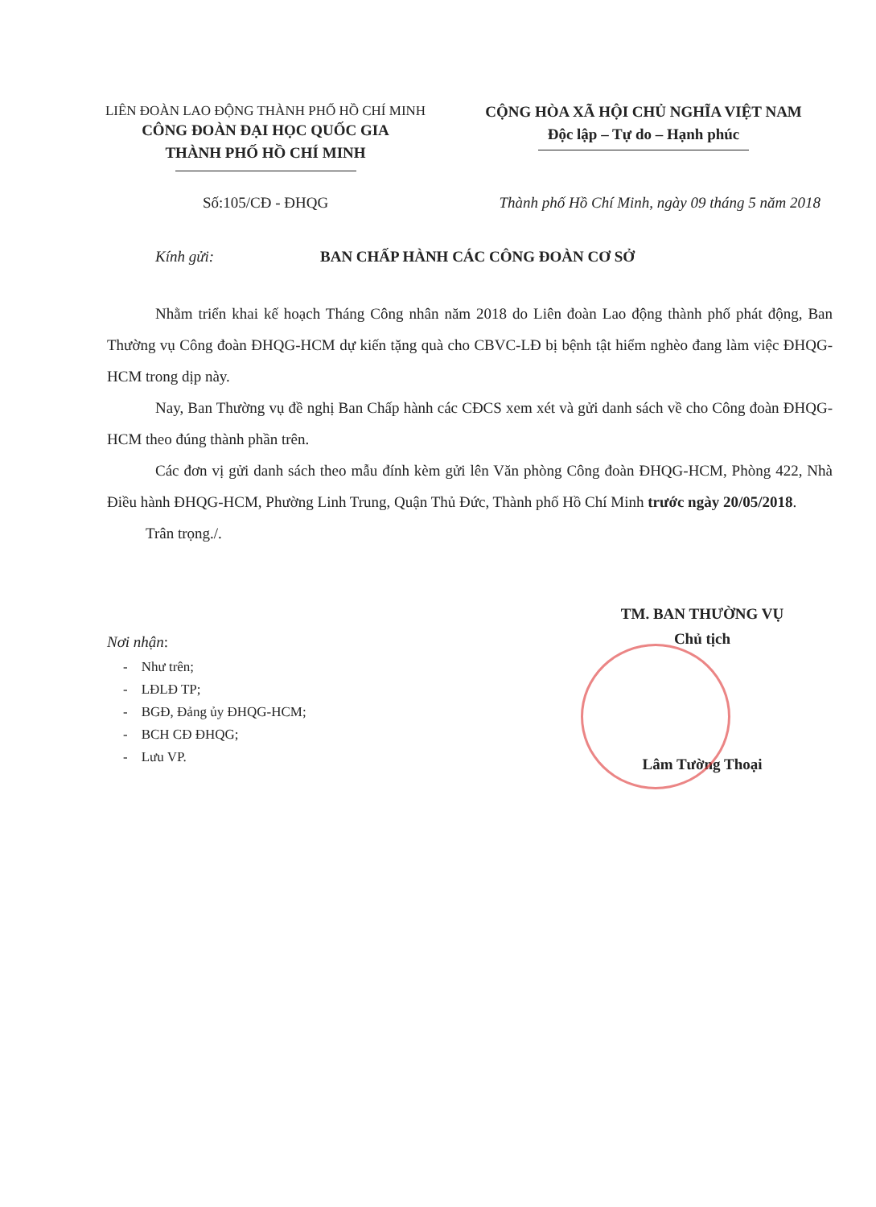LIÊN ĐOÀN LAO ĐỘNG THÀNH PHỐ HỒ CHÍ MINH
CÔNG ĐOÀN ĐẠI HỌC QUỐC GIA
THÀNH PHỐ HỒ CHÍ MINH
CỘNG HÒA XÃ HỘI CHỦ NGHĨA VIỆT NAM
Độc lập – Tự do – Hạnh phúc
Số:105/CĐ - ĐHQG Thành phố Hồ Chí Minh, ngày 09 tháng 5 năm 2018
Kính gửi: BAN CHẤP HÀNH CÁC CÔNG ĐOÀN CƠ SỞ
Nhằm triển khai kế hoạch Tháng Công nhân năm 2018 do Liên đoàn Lao động thành phố phát động, Ban Thường vụ Công đoàn ĐHQG-HCM dự kiến tặng quà cho CBVC-LĐ bị bệnh tật hiểm nghèo đang làm việc ĐHQG-HCM trong dịp này.
Nay, Ban Thường vụ đề nghị Ban Chấp hành các CĐCS xem xét và gửi danh sách về cho Công đoàn ĐHQG-HCM theo đúng thành phần trên.
Các đơn vị gửi danh sách theo mẫu đính kèm gửi lên Văn phòng Công đoàn ĐHQG-HCM, Phòng 422, Nhà Điều hành ĐHQG-HCM, Phường Linh Trung, Quận Thủ Đức, Thành phố Hồ Chí Minh trước ngày 20/05/2018.
Trân trọng./.
Nơi nhận:
- Như trên;
- LĐLĐ TP;
- BGĐ, Đảng ủy ĐHQG-HCM;
- BCH CĐ ĐHQG;
- Lưu VP.
TM. BAN THƯỜNG VỤ
Chủ tịch
Lâm Tường Thoại